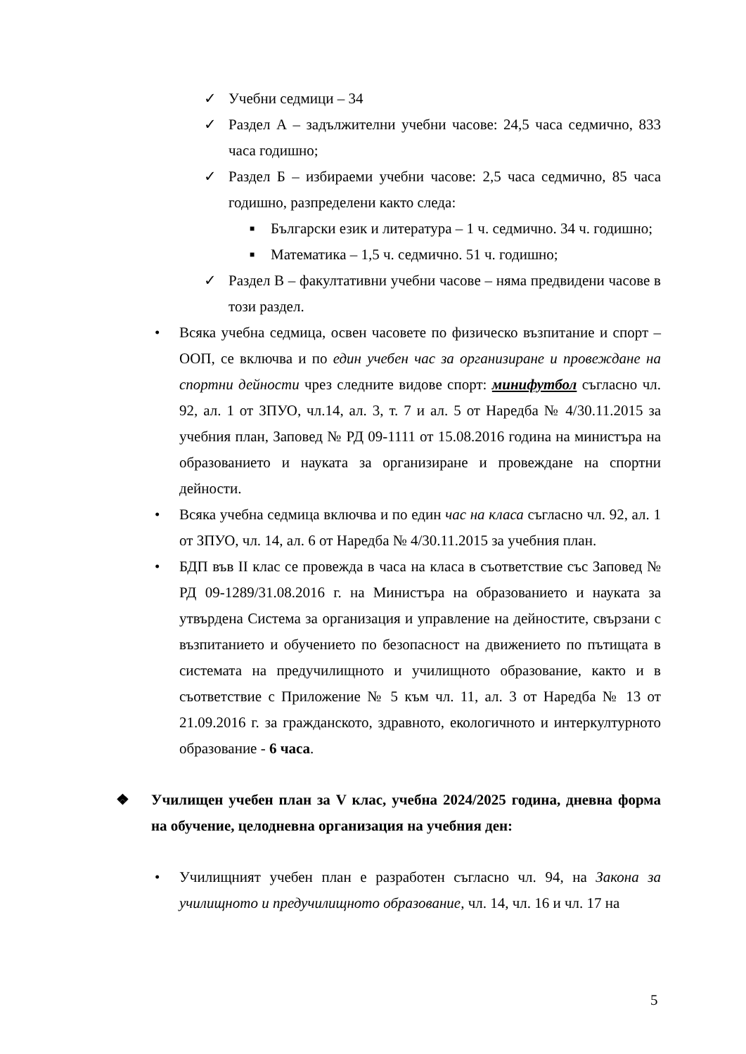✓ Учебни седмици – 34
✓ Раздел А – задължителни учебни часове: 24,5 часа седмично, 833 часа годишно;
✓ Раздел Б – избираеми учебни часове: 2,5 часа седмично, 85 часа годишно, разпределени както следа:
■
Български език и литература – 1 ч. седмично. 34 ч. годишно;
■
Математика – 1,5 ч. седмично. 51 ч. годишно;
✓ Раздел В – факултативни учебни часове – няма предвидени часове в този раздел.
• Всяка учебна седмица, освен часовете по физическо възпитание и спорт – ООП, се включва и по един учебен час за организиране и провеждане на спортни дейности чрез следните видове спорт: минифутбол съгласно чл. 92, ал. 1 от ЗПУО, чл.14, ал. 3, т. 7 и ал. 5 от Наредба № 4/30.11.2015 за учебния план, Заповед № РД 09-1111 от 15.08.2016 година на министъра на образованието и науката за организиране и провеждане на спортни дейности.
• Всяка учебна седмица включва и по един час на класа съгласно чл. 92, ал. 1 от ЗПУО, чл. 14, ал. 6 от Наредба № 4/30.11.2015 за учебния план.
• БДП във II клас се провежда в часа на класа в съответствие със Заповед № РД 09-1289/31.08.2016 г. на Министъра на образованието и науката за утвърдена Система за организация и управление на дейностите, свързани с възпитанието и обучението по безопасност на движението по пътищата в системата на предучилищното и училищното образование, както и в съответствие с Приложение № 5 към чл. 11, ал. 3 от Наредба № 13 от 21.09.2016 г. за гражданското, здравното, екологичното и интеркултурното образование - 6 часа.
❖ Училищен учебен план за V клас, учебна 2024/2025 година, дневна форма на обучение, целодневна организация на учебния ден:
• Училищният учебен план е разработен съгласно чл. 94, на Закона за училищното и предучилищното образование, чл. 14, чл. 16 и чл. 17 на
5